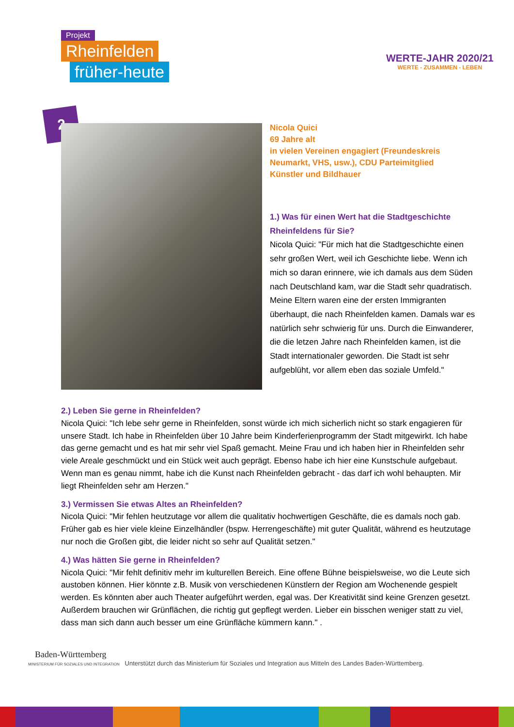Projekt
Rheinfelden
früher-heute
WERTE-JAHR 2020/21
WERTE - ZUSAMMEN - LEBEN
2
Nicola Quici
69 Jahre alt
in vielen Vereinen engagiert (Freundeskreis Neumarkt, VHS, usw.), CDU Parteimitglied
Künstler und Bildhauer
1.) Was für einen Wert hat die Stadtgeschichte Rheinfeldens für Sie?
Nicola Quici: "Für mich hat die Stadtgeschichte einen sehr großen Wert, weil ich Geschichte liebe. Wenn ich mich so daran erinnere, wie ich damals aus dem Süden nach Deutschland kam, war die Stadt sehr quadratisch. Meine Eltern waren eine der ersten Immigranten überhaupt, die nach Rheinfelden kamen. Damals war es natürlich sehr schwierig für uns. Durch die Einwanderer, die die letzen Jahre nach Rheinfelden kamen, ist die Stadt internationaler geworden. Die Stadt ist sehr aufgeblüht, vor allem eben das soziale Umfeld."
2.) Leben Sie gerne in Rheinfelden?
Nicola Quici: "Ich lebe sehr gerne in Rheinfelden, sonst würde ich mich sicherlich nicht so stark engagieren für unsere Stadt. Ich habe in Rheinfelden über 10 Jahre beim Kinderferienprogramm der Stadt mitgewirkt. Ich habe das gerne gemacht und es hat mir sehr viel Spaß gemacht. Meine Frau und ich haben hier in Rheinfelden sehr viele Areale geschmückt und ein Stück weit auch geprägt. Ebenso habe ich hier eine Kunstschule aufgebaut. Wenn man es genau nimmt, habe ich die Kunst nach Rheinfelden gebracht - das darf ich wohl behaupten. Mir liegt Rheinfelden sehr am Herzen."
3.) Vermissen Sie etwas Altes an Rheinfelden?
Nicola Quici: "Mir fehlen heutzutage vor allem die qualitativ hochwertigen Geschäfte, die es damals noch gab. Früher gab es hier viele kleine Einzelhändler (bspw. Herrengeschäfte) mit guter Qualität, während es heutzutage nur noch die Großen gibt, die leider nicht so sehr auf Qualität setzen."
4.) Was hätten Sie gerne in Rheinfelden?
Nicola Quici: "Mir fehlt definitiv mehr im kulturellen Bereich. Eine offene Bühne beispielsweise, wo die Leute sich austoben können. Hier könnte z.B. Musik von verschiedenen Künstlern der Region am Wochenende gespielt werden. Es könnten aber auch Theater aufgeführt werden, egal was. Der Kreativität sind keine Grenzen gesetzt. Außerdem brauchen wir Grünflächen, die richtig gut gepflegt werden. Lieber ein bisschen weniger statt zu viel, dass man sich dann auch besser um eine Grünfläche kümmern kann." .
Baden-Württemberg
MINISTERIUM FÜR SOZIALES UND INTEGRATION Unterstützt durch das Ministerium für Soziales und Integration aus Mitteln des Landes Baden-Württemberg.